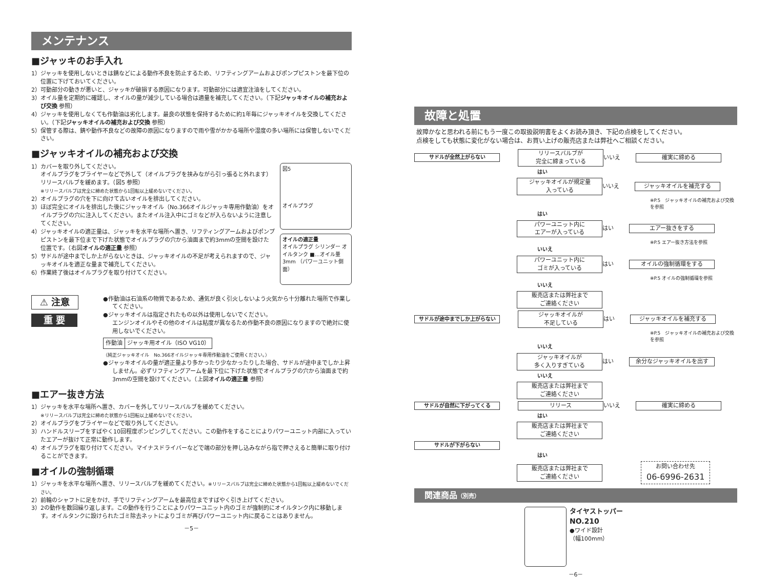メンテナンス
■ジャッキのお手入れ
1）ジャッキを使用しないときは錆などによる動作不良を防止するため、リフティングアームおよびポンプピストンを最下位の位置に下げておいてください。
2）可動部分の動きが悪いと、ジャッキが破損する原因になります。可動部分には適宜注油をしてください。
3）オイル量を定期的に確認し、オイルの量が減少している場合は適量を補充してください。（下記ジャッキオイルの補充および交換 参照）
4）ジャッキを使用しなくても作動油は劣化します。最良の状態を保持するために約1年毎にジャッキオイルを交換してください。（下記ジャッキオイルの補充および交換 参照）
5）保管する際は、錆や動作不良などの故障の原因になりますので雨や雪がかかる場所や湿度の多い場所には保管しないでください。
■ジャッキオイルの補充および交換
1）カバーを取り外してください。
オイルプラグをプライヤーなどで外して（オイルプラグを挟みながら引っ張ると外れます）リリースバルブを緩めます。（図5 参照）
※リリースバルブは完全に締めた状態から1回転以上緩めないでください。
2）オイルプラグの穴を下に向けて古いオイルを排出してください。
3）ほぼ完全にオイルを排出した後にジャッキオイル（No.366オイルジャッキ専用作動油）をオイルプラグの穴に注入してください。またオイル注入中にゴミなどが入らないように注意してください。
4）ジャッキオイルの適正量は、ジャッキを水平な場所へ置き、リフティングアームおよびポンプピストンを最下位まで下げた状態でオイルプラグの穴から油面まで約3mmの空間を設けた位置です。（右図オイルの適正量 参照）
5）サドルが途中までしか上がらないときは、ジャッキオイルの不足が考えられますので、ジャッキオイルを適正な量まで補充してください。
6）作業終了後はオイルプラグを取り付けてください。
図5
オイルプラグ
オイルの適正量
オイルプラグ シリンダー オイルタンク ■…オイル量 3mm （パワーユニット側面）
⚠ 注意
重 要
●作動油は石油系の物質であるため、通気が良く引火しないよう火気から十分離れた場所で作業してください。
●ジャッキオイルは指定されたもの以外は使用しないでください。
エンジンオイルやその他のオイルは粘度が異なるため作動不良の原因になりますので絶対に使用しないでください。
| 作動油 | ジャッキ用オイル（ISO VG10） |
（純正ジャッキオイル　No.366オイルジャッキ専用作動油をご使用ください。）
●ジャッキオイルの量が適正量より多かったり少なかったりした場合、サドルが途中までしか上昇しません。必ずリフティングアームを最下位に下げた状態でオイルプラグの穴から油面まで約3mmの空間を設けてください。（上図オイルの適正量 参照）
■エアー抜き方法
1）ジャッキを水平な場所へ置き、カバーを外してリリースバルブを緩めてください。
※リリースバルブは完全に締めた状態から1回転以上緩めないでください。
2）オイルプラグをプライヤーなどで取り外してください。
3）ハンドルスリーブをすばやく10回程度ポンピングしてください。この動作をすることによりパワーユニット内部に入っていたエアーが抜けて正常に動作します。
4）オイルプラグを取り付けてください。マイナスドライバーなどで端の部分を押し込みながら指で押さえると簡単に取り付けることができます。
■オイルの強制循環
1）ジャッキを水平な場所へ置き、リリースバルブを緩めてください。※リリースバルブは完全に締めた状態から1回転以上緩めないでください。
2）前輪のシャフトに足をかけ、手でリフティングアームを最高位まですばやく引き上げてください。
3）2の動作を数回繰り返します。この動作を行うことによりパワーユニット内のゴミが強制的にオイルタンク内に移動します。オイルタンクに設けられたゴミ除去ネットによりゴミが再びパワーユニット内に戻ることはありません。
－5－
故障と処置
故障かなと思われる前にもう一度この取扱説明書をよくお読み頂き、下記の点検をしてください。
点検をしても状態に変化がない場合は、お買い上げの販売店または弊社へご相談ください。
サドルが全然上がらない
リリースバルブが
完全に締まっている
いいえ 確実に締める
はい
ジャッキオイルが規定量
入っている
いいえ ジャッキオイルを補充する
※P.5　ジャッキオイルの補充および交換を参照
はい
パワーユニット内に
エアーが入っている
はい エアー抜きをする
※P.5 エアー抜き方法を参照
いいえ
パワーユニット内に
ゴミが入っている
はい オイルの強制循環をする
※P.5 オイルの強制循環を参照
いいえ
販売店または弊社まで
ご連絡ください
サドルが途中までしか上がらない
ジャッキオイルが
不足している
はい ジャッキオイルを補充する
※P.5　ジャッキオイルの補充および交換を参照
いいえ
ジャッキオイルが
多く入りすぎている
はい 余分なジャッキオイルを出す
いいえ
販売店または弊社まで
ご連絡ください
サドルが自然に下がってくる リリース いいえ 確実に締める
はい
販売店または弊社まで
ご連絡ください
サドルが下がらない
はい
販売店または弊社まで
ご連絡ください
お問い合わせ先
06-6996-2631
関連商品（別売）
タイヤストッパー
NO.210
●ワイド設計
（幅100mm）
－6－